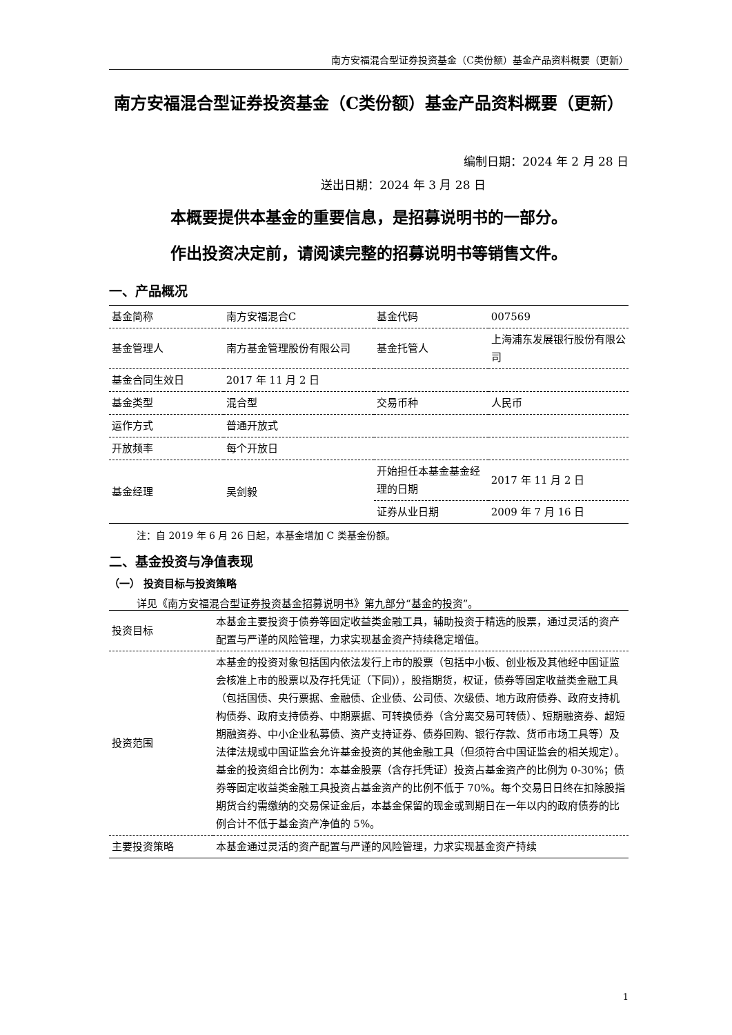南方安福混合型证券投资基金（C类份额）基金产品资料概要（更新）
南方安福混合型证券投资基金（C类份额）基金产品资料概要（更新）
编制日期：2024 年 2 月 28 日
送出日期：2024 年 3 月 28 日
本概要提供本基金的重要信息，是招募说明书的一部分。
作出投资决定前，请阅读完整的招募说明书等销售文件。
一、产品概况
| 基金简称 | 南方安福混合C | 基金代码 | 007569 |
| 基金管理人 | 南方基金管理股份有限公司 | 基金托管人 | 上海浦东发展银行股份有限公司 |
| 基金合同生效日 | 2017 年 11 月 2 日 | | |
| 基金类型 | 混合型 | 交易币种 | 人民币 |
| 运作方式 | 普通开放式 | | |
| 开放频率 | 每个开放日 | | |
| 基金经理 | 吴剑毅 | 开始担任本基金基金经理的日期 | 2017 年 11 月 2 日 |
| | | 证券从业日期 | 2009 年 7 月 16 日 |
注：自 2019 年 6 月 26 日起，本基金增加 C 类基金份额。
二、基金投资与净值表现
（一） 投资目标与投资策略
详见《南方安福混合型证券投资基金招募说明书》第九部分“基金的投资”。
| 投资目标 | 本基金主要投资于债券等固定收益类金融工具，辅助投资于精选的股票，通过灵活的资产配置与严谨的风险管理，力求实现基金资产持续稳定增值。 |
| 投资范围 | 本基金的投资对象包括国内依法发行上市的股票（包括中小板、创业板及其他经中国证监会核准上市的股票以及存托凭证（下同)），股指期货，权证，债券等固定收益类金融工具（包括国债、央行票据、金融债、企业债、公司债、次级债、地方政府债券、政府支持机构债券、政府支持债券、中期票据、可转换债券（含分离交易可转债）、短期融资券、超短期融资券、中小企业私募债、资产支持证券、债券回购、银行存款、货币市场工具等）及法律法规或中国证监会允许基金投资的其他金融工具（但须符合中国证监会的相关规定）。 基金的投资组合比例为：本基金股票（含存托凭证）投资占基金资产的比例为 0-30%；债券等固定收益类金融工具投资占基金资产的比例不低于 70%。每个交易日日终在扣除股指期货合约需缴纳的交易保证金后，本基金保留的现金或到期日在一年以内的政府债券的比例合计不低于基金资产净值的 5%。 |
| 主要投资策略 | 本基金通过灵活的资产配置与严谨的风险管理，力求实现基金资产持续 |
1